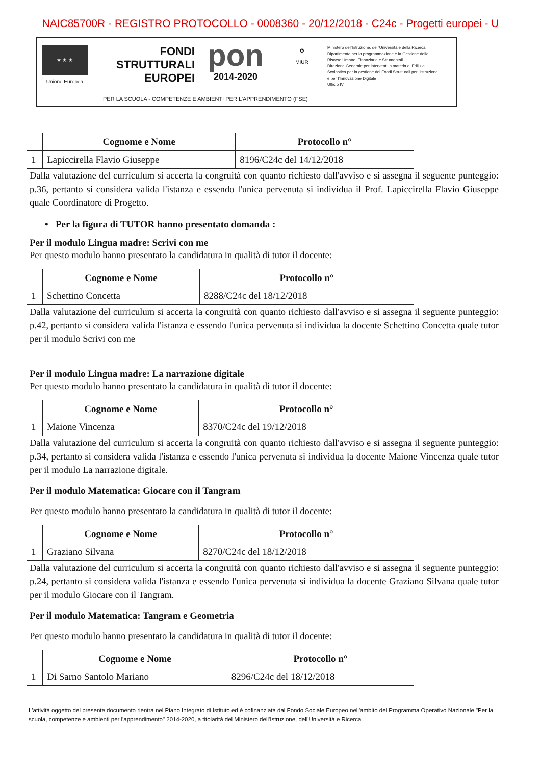NAIC85700R - REGISTRO PROTOCOLLO - 0008360 - 20/12/2018 - C24c - Progetti europei - U
★ ★ ★
Unione Europea
FONDI
STRUTTURALI
EUROPEI
pon
2014-2020
✪
MIUR
Ministero dell'Istruzione, dell'Università e della Ricerca
Dipartimento per la programmazione e la Gestione delle Risorse Umane, Finanziarie e Strumentali
Direzione Generale per interventi in materia di Edilizia Scolastica per la gestione dei Fondi Strutturali per l'Istruzione e per l'Innovazione Digitale
Ufficio IV
PER LA SCUOLA - COMPETENZE E AMBIENTI PER L'APPRENDIMENTO (FSE)
| | Cognome e Nome | Protocollo n° |
| --- | --- | --- |
| 1 | Lapiccirella Flavio Giuseppe | 8196/C24c del 14/12/2018 |
Dalla valutazione del curriculum si accerta la congruità con quanto richiesto dall'avviso e si assegna il seguente punteggio: p.36, pertanto si considera valida l'istanza e essendo l'unica pervenuta si individua il Prof. Lapiccirella Flavio Giuseppe quale Coordinatore di Progetto.
• Per la figura di TUTOR hanno presentato domanda :
Per il modulo Lingua madre: Scrivi con me
Per questo modulo hanno presentato la candidatura in qualità di tutor il docente:
| | Cognome e Nome | Protocollo n° |
| --- | --- | --- |
| 1 | Schettino Concetta | 8288/C24c del 18/12/2018 |
Dalla valutazione del curriculum si accerta la congruità con quanto richiesto dall'avviso e si assegna il seguente punteggio: p.42, pertanto si considera valida l'istanza e essendo l'unica pervenuta si individua la docente Schettino Concetta quale tutor per il modulo Scrivi con me
Per il modulo Lingua madre: La narrazione digitale
Per questo modulo hanno presentato la candidatura in qualità di tutor il docente:
| | Cognome e Nome | Protocollo n° |
| --- | --- | --- |
| 1 | Maione Vincenza | 8370/C24c del 19/12/2018 |
Dalla valutazione del curriculum si accerta la congruità con quanto richiesto dall'avviso e si assegna il seguente punteggio: p.34, pertanto si considera valida l'istanza e essendo l'unica pervenuta si individua la docente Maione Vincenza quale tutor per il modulo La narrazione digitale.
Per il modulo Matematica: Giocare con il Tangram
Per questo modulo hanno presentato la candidatura in qualità di tutor il docente:
| | Cognome e Nome | Protocollo n° |
| --- | --- | --- |
| 1 | Graziano Silvana | 8270/C24c del 18/12/2018 |
Dalla valutazione del curriculum si accerta la congruità con quanto richiesto dall'avviso e si assegna il seguente punteggio: p.24, pertanto si considera valida l'istanza e essendo l'unica pervenuta si individua la docente Graziano Silvana quale tutor per il modulo Giocare con il Tangram.
Per il modulo Matematica: Tangram e Geometria
Per questo modulo hanno presentato la candidatura in qualità di tutor il docente:
| | Cognome e Nome | Protocollo n° |
| --- | --- | --- |
| 1 | Di Sarno Santolo Mariano | 8296/C24c del 18/12/2018 |
L'attività oggetto del presente documento rientra nel Piano Integrato di Istituto ed è cofinanziata dal Fondo Sociale Europeo nell'ambito del Programma Operativo Nazionale "Per la scuola, competenze e ambienti per l'apprendimento" 2014-2020, a titolarità del Ministero dell'Istruzione, dell'Università e Ricerca .